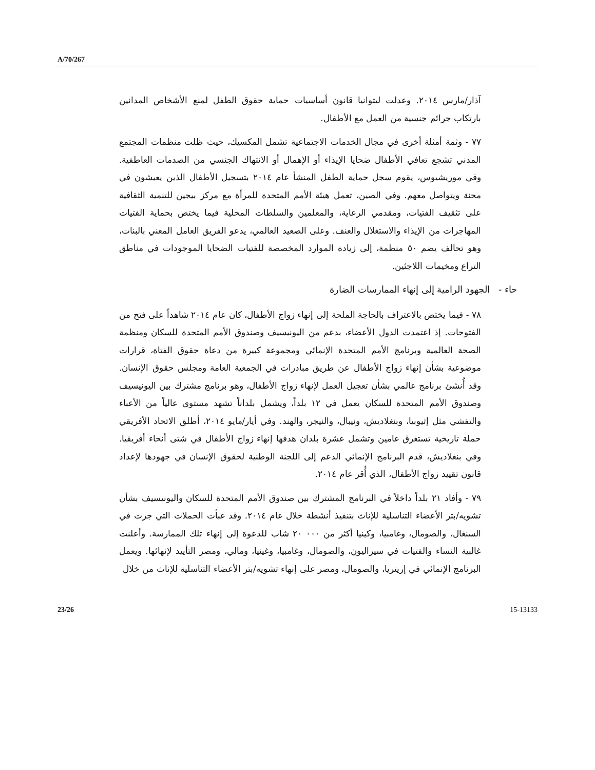A/70/267
آذار/مارس ٢٠١٤. وعدلت ليتوانيا قانون أساسيات حماية حقوق الطفل لمنع الأشخاص المدانين بارتكاب جرائم جنسية من العمل مع الأطفال.
٧٧ - وثمة أمثلة أخرى في مجال الخدمات الاجتماعية تشمل المكسيك، حيث ظلت منظمات المجتمع المدني تشجع تعافي الأطفال ضحايا الإيذاء أو الإهمال أو الانتهاك الجنسي من الصدمات العاطفية. وفي موريشيوس، يقوم سجل حماية الطفل المنشأ عام ٢٠١٤ بتسجيل الأطفال الذين يعيشون في محنة ويتواصل معهم. وفي الصين، تعمل هيئة الأمم المتحدة للمرأة مع مركز بيجين للتنمية الثقافية على تثقيف الفتيات، ومقدمي الرعاية، والمعلمين والسلطات المحلية فيما يختص بحماية الفتيات المهاجرات من الإيذاء والاستغلال والعنف. وعلى الصعيد العالمي، يدعو الفريق العامل المعني بالبنات، وهو تحالف يضم ٥٠ منظمة، إلى زيادة الموارد المخصصة للفتيات الضحايا الموجودات في مناطق التراع ومخيمات اللاجئين.
حاء - الجهود الرامية إلى إنهاء الممارسات الضارة
٧٨ - فيما يختص بالاعتراف بالحاجة الملحة إلى إنهاء زواج الأطفال، كان عام ٢٠١٤ شاهداً على فتح من الفتوحات. إذ اعتمدت الدول الأعضاء، بدعم من اليونيسيف وصندوق الأمم المتحدة للسكان ومنظمة الصحة العالمية وبرنامج الأمم المتحدة الإنمائي ومجموعة كبيرة من دعاة حقوق الفتاة، قرارات موضوعية بشأن إنهاء زواج الأطفال عن طريق مبادرات في الجمعية العامة ومجلس حقوق الإنسان. وقد أُنشئ برنامج عالمي بشأن تعجيل العمل لإنهاء زواج الأطفال، وهو برنامج مشترك بين اليونيسيف وصندوق الأمم المتحدة للسكان يعمل في ١٢ بلداً، ويشمل بلداناً تشهد مستوى عالياً من الأعباء والتفشي مثل إثيوبيا، وبنغلاديش، ونيبال، والنيجر، والهند. وفي أيار/مايو ٢٠١٤، أطلق الاتحاد الأفريقي حملة تاريخية تستغرق عامين وتشمل عشرة بلدان هدفها إنهاء زواج الأطفال في شتى أنحاء أفريقيا. وفي بنغلاديش، قدم البرنامج الإنمائي الدعم إلى اللجنة الوطنية لحقوق الإنسان في جهودها لإعداد قانون تقييد زواج الأطفال، الذي أُقر عام ٢٠١٤.
٧٩ - وأفاد ٢١ بلداً داخلاً في البرنامج المشترك بين صندوق الأمم المتحدة للسكان واليونيسيف بشأن تشويه/بتر الأعضاء التناسلية للإناث بتنفيذ أنشطة خلال عام ٢٠١٤. وقد عبأت الحملات التي جرت في السنغال، والصومال، وغامبيا، وكينيا أكثر من ٠٠٠ ٢٠ شاب للدعوة إلى إنهاء تلك الممارسة. وأعلنت غالبية النساء والفتيات في سيراليون، والصومال، وغامبيا، وغينيا، ومالي، ومصر التأييد لإنهائها. ويعمل البرنامج الإنمائي في إريتريا، والصومال، ومصر على إنهاء تشويه/بتر الأعضاء التناسلية للإناث من خلال
23/26 15-13133